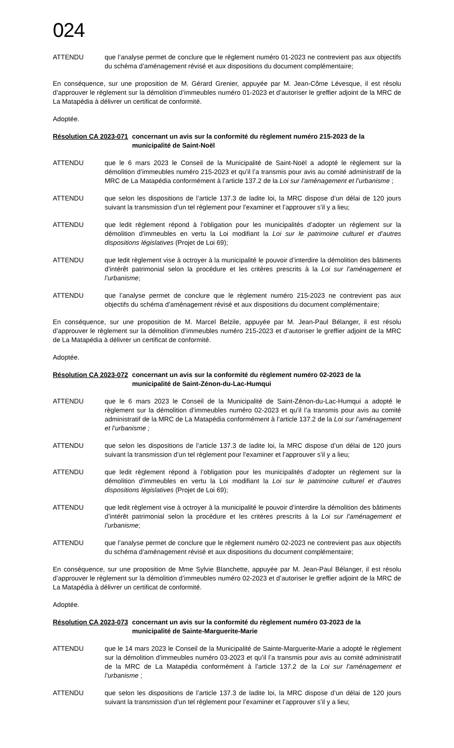024
ATTENDU que l’analyse permet de conclure que le règlement numéro 01-2023 ne contrevient pas aux objectifs du schéma d’aménagement révisé et aux dispositions du document complémentaire;
En conséquence, sur une proposition de M. Gérard Grenier, appuyée par M. Jean-Côme Lévesque, il est résolu d’approuver le règlement sur la démolition d’immeubles numéro 01-2023 et d’autoriser le greffier adjoint de la MRC de La Matapédia à délivrer un certificat de conformité.
Adoptée.
Résolution CA 2023-071
concernant un avis sur la conformité du règlement numéro 215-2023 de la municipalité de Saint-Noël
ATTENDU que le 6 mars 2023 le Conseil de la Municipalité de Saint-Noël a adopté le règlement sur la démolition d’immeubles numéro 215-2023 et qu’il l’a transmis pour avis au comité administratif de la MRC de La Matapédia conformément à l’article 137.2 de la Loi sur l’aménagement et l’urbanisme ;
ATTENDU que selon les dispositions de l’article 137.3 de ladite loi, la MRC dispose d’un délai de 120 jours suivant la transmission d’un tel règlement pour l’examiner et l’approuver s’il y a lieu;
ATTENDU que ledit règlement répond à l’obligation pour les municipalités d’adopter un règlement sur la démolition d’immeubles en vertu la Loi modifiant la Loi sur le patrimoine culturel et d’autres dispositions législatives (Projet de Loi 69);
ATTENDU que ledit règlement vise à octroyer à la municipalité le pouvoir d’interdire la démolition des bâtiments d’intérêt patrimonial selon la procédure et les critères prescrits à la Loi sur l’aménagement et l’urbanisme;
ATTENDU que l’analyse permet de conclure que le règlement numéro 215-2023 ne contrevient pas aux objectifs du schéma d’aménagement révisé et aux dispositions du document complémentaire;
En conséquence, sur une proposition de M. Marcel Belzile, appuyée par M. Jean-Paul Bélanger, il est résolu d’approuver le règlement sur la démolition d’immeubles numéro 215-2023 et d’autoriser le greffier adjoint de la MRC de La Matapédia à délivrer un certificat de conformité.
Adoptée.
Résolution CA 2023-072
concernant un avis sur la conformité du règlement numéro 02-2023 de la municipalité de Saint-Zénon-du-Lac-Humqui
ATTENDU que le 6 mars 2023 le Conseil de la Municipalité de Saint-Zénon-du-Lac-Humqui a adopté le règlement sur la démolition d’immeubles numéro 02-2023 et qu’il l’a transmis pour avis au comité administratif de la MRC de La Matapédia conformément à l’article 137.2 de la Loi sur l’aménagement et l’urbanisme ;
ATTENDU que selon les dispositions de l’article 137.3 de ladite loi, la MRC dispose d’un délai de 120 jours suivant la transmission d’un tel règlement pour l’examiner et l’approuver s’il y a lieu;
ATTENDU que ledit règlement répond à l’obligation pour les municipalités d’adopter un règlement sur la démolition d’immeubles en vertu la Loi modifiant la Loi sur le patrimoine culturel et d’autres dispositions législatives (Projet de Loi 69);
ATTENDU que ledit règlement vise à octroyer à la municipalité le pouvoir d’interdire la démolition des bâtiments d’intérêt patrimonial selon la procédure et les critères prescrits à la Loi sur l’aménagement et l’urbanisme;
ATTENDU que l’analyse permet de conclure que le règlement numéro 02-2023 ne contrevient pas aux objectifs du schéma d’aménagement révisé et aux dispositions du document complémentaire;
En conséquence, sur une proposition de Mme Sylvie Blanchette, appuyée par M. Jean-Paul Bélanger, il est résolu d’approuver le règlement sur la démolition d’immeubles numéro 02-2023 et d’autoriser le greffier adjoint de la MRC de La Matapédia à délivrer un certificat de conformité.
Adoptée.
Résolution CA 2023-073
concernant un avis sur la conformité du règlement numéro 03-2023 de la municipalité de Sainte-Marguerite-Marie
ATTENDU que le 14 mars 2023 le Conseil de la Municipalité de Sainte-Marguerite-Marie a adopté le règlement sur la démolition d’immeubles numéro 03-2023 et qu’il l’a transmis pour avis au comité administratif de la MRC de La Matapédia conformément à l’article 137.2 de la Loi sur l’aménagement et l’urbanisme ;
ATTENDU que selon les dispositions de l’article 137.3 de ladite loi, la MRC dispose d’un délai de 120 jours suivant la transmission d’un tel règlement pour l’examiner et l’approuver s’il y a lieu;